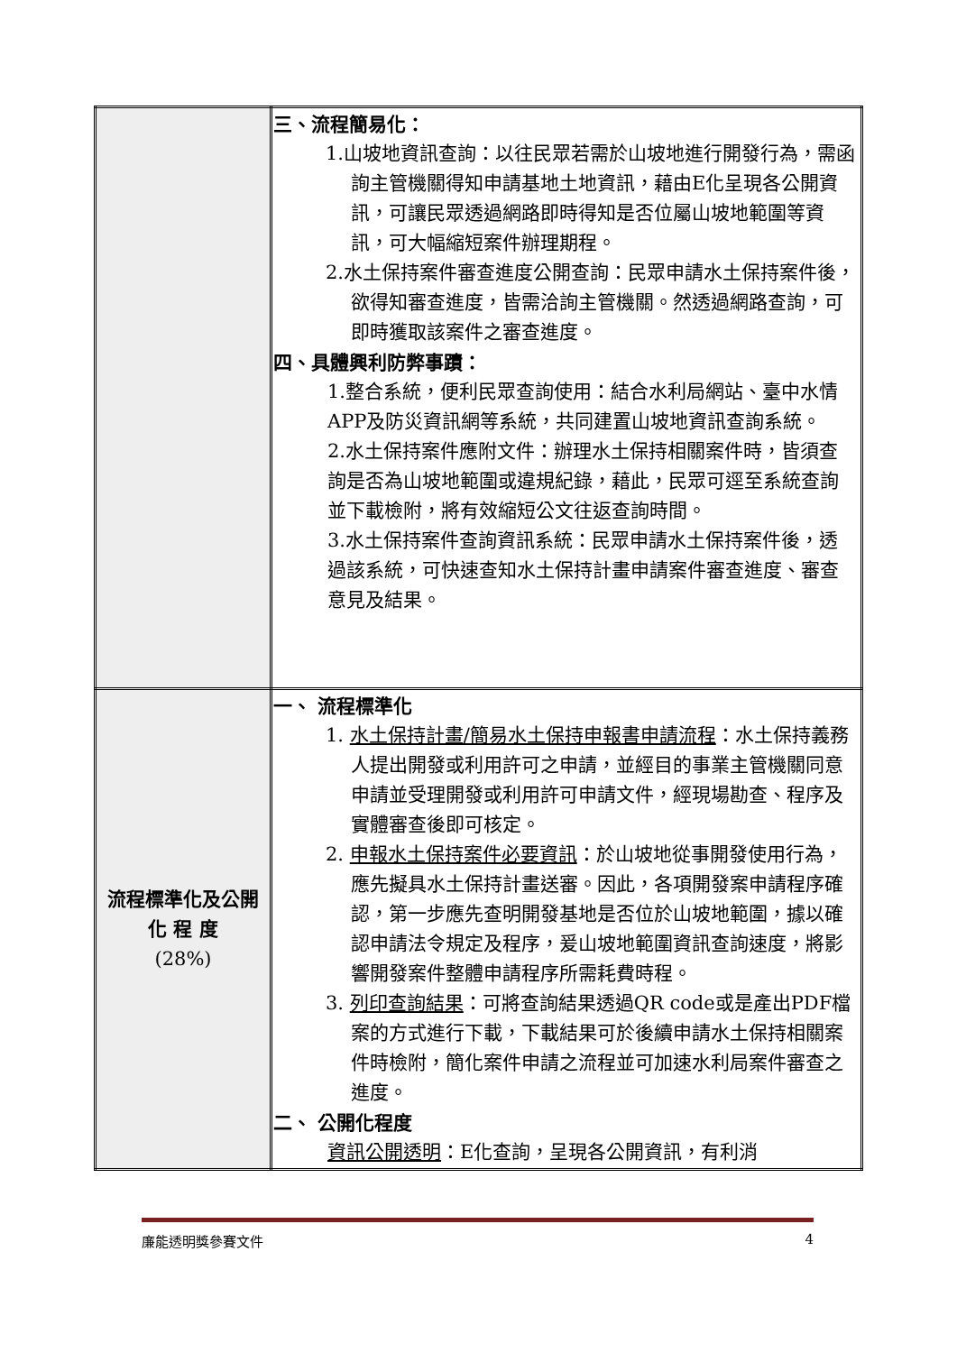| | 三、流程簡易化： 1.山坡地資訊查詢：以往民眾若需於山坡地進行開發行為，需函詢主管機關得知申請基地土地資訊，藉由E化呈現各公開資訊，可讓民眾透過網路即時得知是否位屬山坡地範圍等資訊，可大幅縮短案件辦理期程。 2.水土保持案件審查進度公開查詢：民眾申請水土保持案件後，欲得知審查進度，皆需洽詢主管機關。然透過網路查詢，可即時獲取該案件之審查進度。 四、具體興利防弊事蹟： 1.整合系統，便利民眾查詢使用：結合水利局網站、臺中水情APP及防災資訊網等系統，共同建置山坡地資訊查詢系統。 2.水土保持案件應附文件：辦理水土保持相關案件時，皆須查詢是否為山坡地範圍或違規紀錄，藉此，民眾可逕至系統查詢並下載檢附，將有效縮短公文往返查詢時間。 3.水土保持案件查詢資訊系統：民眾申請水土保持案件後，透過該系統，可快速查知水土保持計畫申請案件審查進度、審查意見及結果。 |
| 流程標準化及公開 化 程 度 (28%) | 一、 流程標準化 1. 水土保持計畫/簡易水土保持申報書申請流程 ：水土保持義務人提出開發或利用許可之申請，並經目的事業主管機關同意申請並受理開發或利用許可申請文件，經現場勘查、程序及實體審查後即可核定。 2. 申報水土保持案件必要資訊 ：於山坡地從事開發使用行為，應先擬具水土保持計畫送審。因此，各項開發案申請程序確認，第一步應先查明開發基地是否位於山坡地範圍，據以確認申請法令規定及程序，爰山坡地範圍資訊查詢速度，將影響開發案件整體申請程序所需耗費時程。 3. 列印查詢結果 ：可將查詢結果透過QR code或是產出PDF檔案的方式進行下載，下載結果可於後續申請水土保持相關案件時檢附，簡化案件申請之流程並可加速水利局案件審查之進度。 二、 公開化程度 資訊公開透明 ：E化查詢，呈現各公開資訊，有利消 |
廉能透明獎參賽文件 4